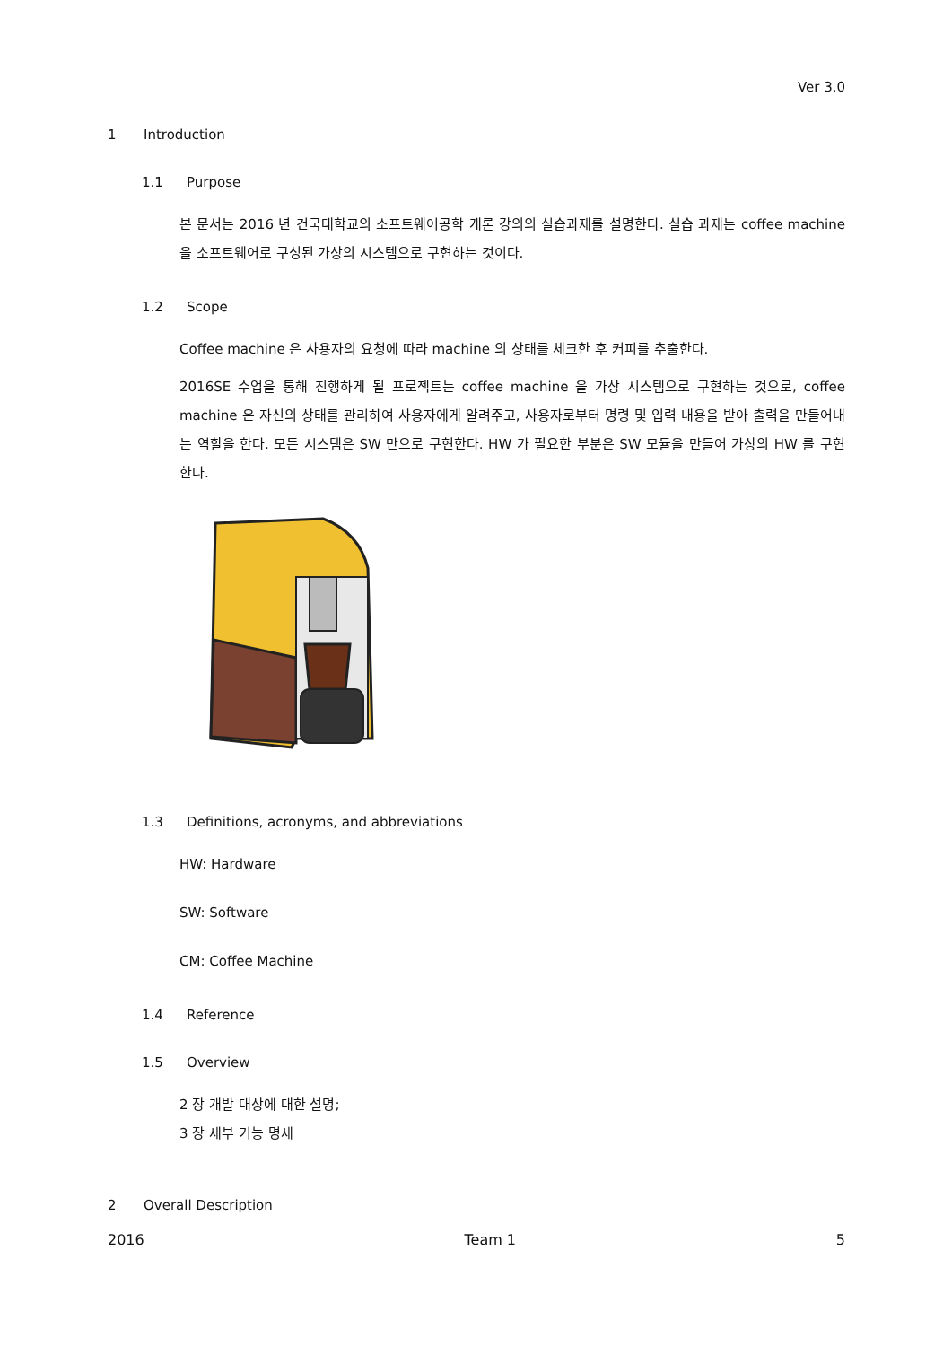Ver 3.0
1 Introduction
1.1 Purpose
본 문서는 2016 년 건국대학교의 소프트웨어공학 개론 강의의 실습과제를 설명한다. 실습 과제는 coffee machine 을 소프트웨어로 구성된 가상의 시스템으로 구현하는 것이다.
1.2 Scope
Coffee machine 은 사용자의 요청에 따라 machine 의 상태를 체크한 후 커피를 추출한다.
2016SE 수업을 통해 진행하게 될 프로젝트는 coffee machine 을 가상 시스템으로 구현하는 것으로, coffee machine 은 자신의 상태를 관리하여 사용자에게 알려주고, 사용자로부터 명령 및 입력 내용을 받아 출력을 만들어내는 역할을 한다. 모든 시스템은 SW 만으로 구현한다. HW 가 필요한 부분은 SW 모듈을 만들어 가상의 HW 를 구현한다.
1.3 Definitions, acronyms, and abbreviations
HW: Hardware
SW: Software
CM: Coffee Machine
1.4 Reference
1.5 Overview
2 장 개발 대상에 대한 설명;
3 장 세부 기능 명세
2 Overall Description
2016 Team 1 5